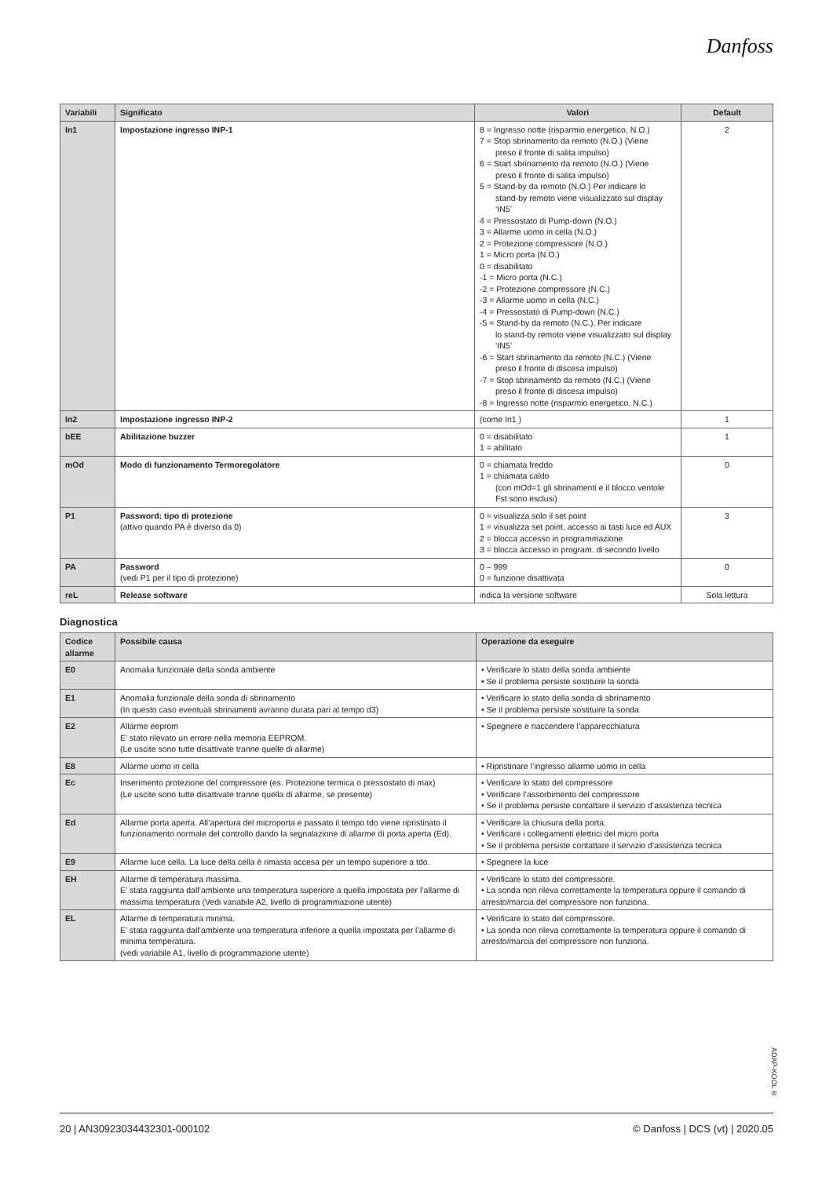Danfoss
| Variabili | Significato | Valori | Default |
| --- | --- | --- | --- |
| In1 | Impostazione ingresso INP-1 | 8 = Ingresso notte (risparmio energetico, N.O.) 7 = Stop sbrinamento da remoto (N.O.) (Viene preso il fronte di salita impulso) 6 = Start sbrinamento da remoto (N.O.) (Viene preso il fronte di salita impulso) 5 = Stand-by da remoto (N.O.) Per indicare lo stand-by remoto viene visualizzato sul display ‘IN5’ 4 = Pressostato di Pump-down (N.O.) 3 = Allarme uomo in cella (N.O.) 2 = Protezione compressore (N.O.) 1 = Micro porta (N.O.) 0 = disabilitato -1 = Micro porta (N.C.) -2 = Protezione compressore (N.C.) -3 = Allarme uomo in cella (N.C.) -4 = Pressostato di Pump-down (N.C.) -5 = Stand-by da remoto (N.C.). Per indicare lo stand-by remoto viene visualizzato sul display ‘IN5’ -6 = Start sbrinamento da remoto (N.C.) (Viene preso il fronte di discesa impulso) -7 = Stop sbrinamento da remoto (N.C.) (Viene preso il fronte di discesa impulso) -8 = Ingresso notte (risparmio energetico, N.C.) | 2 |
| In2 | Impostazione ingresso INP-2 | (come In1 ) | 1 |
| bEE | Abilitazione buzzer | 0 = disabilitato 1 = abilitato | 1 |
| mOd | Modo di funzionamento Termoregolatore | 0 = chiamata freddo 1 = chiamata caldo (con mOd=1 gli sbrinamenti e il blocco ventole Fst sono esclusi) | 0 |
| P1 | Password: tipo di protezione (attivo quando PA è diverso da 0) | 0 = visualizza solo il set point 1 = visualizza set point, accesso ai tasti luce ed AUX 2 = blocca accesso in programmazione 3 = blocca accesso in program. di secondo livello | 3 |
| PA | Password (vedi P1 per il tipo di protezione) | 0 – 999 0 = funzione disattivata | 0 |
| reL | Release software | indica la versione software | Sola lettura |
Diagnostica
| Codice allarme | Possibile causa | Operazione da eseguire |
| --- | --- | --- |
| E0 | Anomalia funzionale della sonda ambiente | • Verificare lo stato della sonda ambiente • Se il problema persiste sostituire la sonda |
| E1 | Anomalia funzionale della sonda di sbrinamento (In questo caso eventuali sbrinamenti avranno durata pari al tempo d3) | • Verificare lo stato della sonda di sbrinamento • Se il problema persiste sostituire la sonda |
| E2 | Allarme eeprom E’ stato rilevato un errore nella memoria EEPROM. (Le uscite sono tutte disattivate tranne quelle di allarme) | • Spegnere e riaccendere l’apparecchiatura |
| E8 | Allarme uomo in cella | • Ripristinare l’ingresso allarme uomo in cella |
| Ec | Inserimento protezione del compressore (es. Protezione termica o pressostato di max) (Le uscite sono tutte disattivate tranne quella di allarme, se presente) | • Verificare lo stato del compressore • Verificare l’assorbimento del compressore • Se il problema persiste contattare il servizio d’assistenza tecnica |
| Ed | Allarme porta aperta. All’apertura del microporta e passato il tempo tdo viene ripristinato il funzionamento normale del controllo dando la segnalazione di allarme di porta aperta (Ed). | • Verificare la chiusura della porta. • Verificare i collegamenti elettrici del micro porta • Se il problema persiste contattare il servizio d’assistenza tecnica |
| E9 | Allarme luce cella. La luce della cella è rimasta accesa per un tempo superiore a tdo. | • Spegnere la luce |
| EH | Allarme di temperatura massima. E’ stata raggiunta dall’ambiente una temperatura superiore a quella impostata per l’allarme di massima temperatura (Vedi variabile A2, livello di programmazione utente) | • Verificare lo stato del compressore. • La sonda non rileva correttamente la temperatura oppure il comando di arresto/marcia del compressore non funziona. |
| EL | Allarme di temperatura minima. E’ stata raggiunta dall’ambiente una temperatura inferiore a quella impostata per l’allarme di minima temperatura. (vedi variabile A1, livello di programmazione utente) | • Verificare lo stato del compressore. • La sonda non rileva correttamente la temperatura oppure il comando di arresto/marcia del compressore non funziona. |
ADAP-KOOL®
20 | AN30923034432301-000102 © Danfoss | DCS (vt) | 2020.05